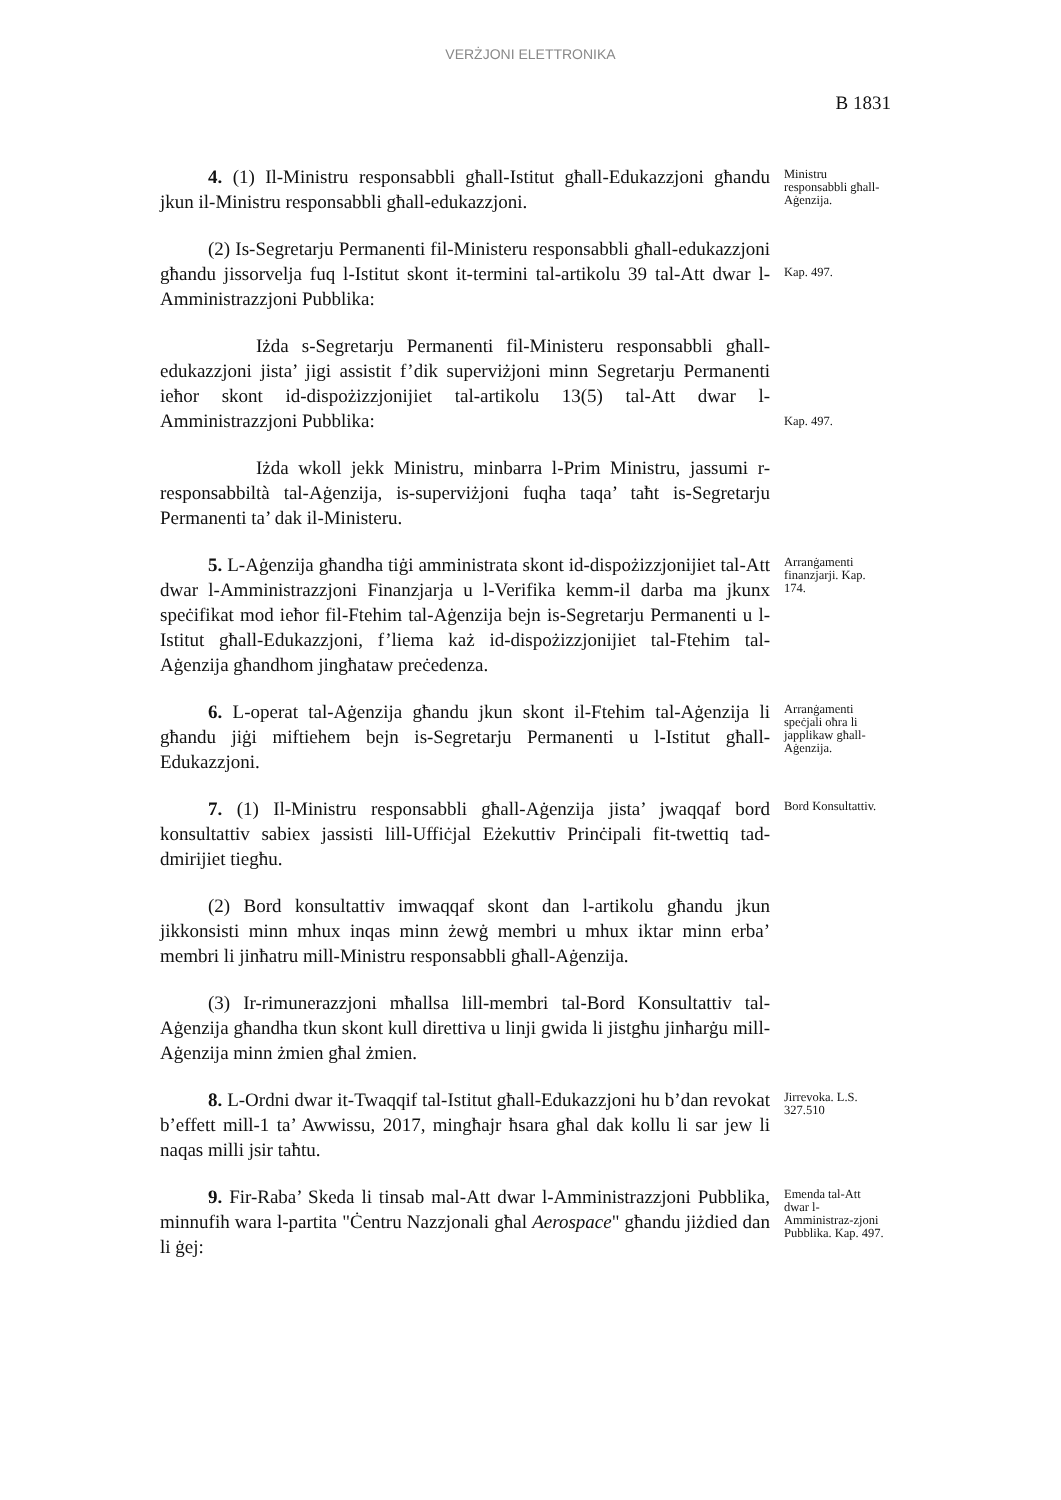VERŻJONI ELETTRONIKA
B 1831
4. (1) Il-Ministru responsabbli għall-Istitut għall-Edukazzjoni għandu jkun il-Ministru responsabbli għall-edukazzjoni.
Ministru responsabbli għall-Aġenzija.
(2) Is-Segretarju Permanenti fil-Ministeru responsabbli għall-edukazzjoni għandu jissorvelja fuq l-Istitut skont it-termini tal-artikolu 39 tal-Att dwar l-Amministrazzjoni Pubblika:
Kap. 497.
Iżda s-Segretarju Permanenti fil-Ministeru responsabbli għall-edukazzjoni jista’ jigi assistit f’dik superviżjoni minn Segretarju Permanenti ieħor skont id-dispożizzjonijiet tal-artikolu 13(5) tal-Att dwar l-Amministrazzjoni Pubblika:
Kap. 497.
Iżda wkoll jekk Ministru, minbarra l-Prim Ministru, jassumi r-responsabbiltà tal-Aġenzija, is-superviżjoni fuqha taqa’ taħt is-Segretarju Permanenti ta’ dak il-Ministeru.
5. L-Aġenzija għandha tiġi amministrata skont id-dispożizzjonijiet tal-Att dwar l-Amministrazzjoni Finanzjarja u l-Verifika kemm-il darba ma jkunx speċifikat mod ieħor fil-Ftehim tal-Aġenzija bejn is-Segretarju Permanenti u l-Istitut għall-Edukazzjoni, f’liema każ id-dispożizzjonijiet tal-Ftehim tal-Aġenzija għandhom jingħataw preċedenza.
Arranġamenti finanzjarji. Kap. 174.
6. L-operat tal-Aġenzija għandu jkun skont il-Ftehim tal-Aġenzija li għandu jiġi miftiehem bejn is-Segretarju Permanenti u l-Istitut għall-Edukazzjoni.
Arranġamenti speċjali oħra li japplikaw għall-Aġenzija.
7. (1) Il-Ministru responsabbli għall-Aġenzija jista’ jwaqqaf bord konsultattiv sabiex jassisti lill-Uffiċjal Eżekuttiv Prinċipali fit-twettiq tad-dmirijiet tiegħu.
Bord Konsultattiv.
(2) Bord konsultattiv imwaqqaf skont dan l-artikolu għandu jkun jikkonsisti minn mhux inqas minn żewġ membri u mhux iktar minn erba’ membri li jinħatru mill-Ministru responsabbli għall-Aġenzija.
(3) Ir-rimunerazzjoni mħallsa lill-membri tal-Bord Konsultattiv tal-Aġenzija għandha tkun skont kull direttiva u linji gwida li jistgħu jinħarġu mill-Aġenzija minn żmien għal żmien.
8. L-Ordni dwar it-Twaqqif tal-Istitut għall-Edukazzjoni hu b’dan revokat b’effett mill-1 ta’ Awwissu, 2017, mingħajr ħsara għal dak kollu li sar jew li naqas milli jsir taħtu.
Jirrevoka. L.S. 327.510
9. Fir-Raba’ Skeda li tinsab mal-Att dwar l-Amministrazzjoni Pubblika, minnufih wara l-partita "Ċentru Nazzjonali għal Aerospace" għandu jiżdied dan li ġej:
Emenda tal-Att dwar l-Amministraz-zjoni Pubblika. Kap. 497.